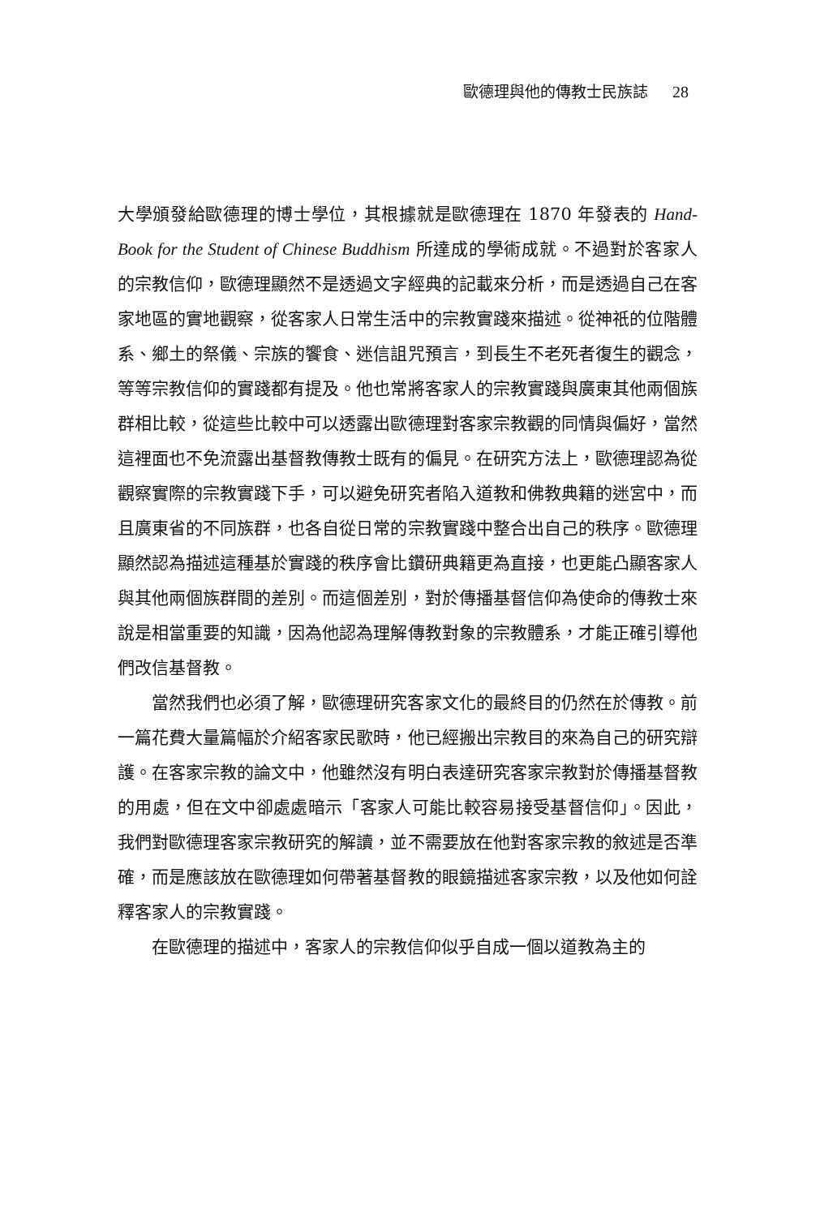歐德理與他的傳教士民族誌 28
大學頒發給歐德理的博士學位，其根據就是歐德理在 1870 年發表的 Hand-Book for the Student of Chinese Buddhism 所達成的學術成就。不過對於客家人的宗教信仰，歐德理顯然不是透過文字經典的記載來分析，而是透過自己在客家地區的實地觀察，從客家人日常生活中的宗教實踐來描述。從神祇的位階體系、鄉土的祭儀、宗族的饗食、迷信詛咒預言，到長生不老死者復生的觀念，等等宗教信仰的實踐都有提及。他也常將客家人的宗教實踐與廣東其他兩個族群相比較，從這些比較中可以透露出歐德理對客家宗教觀的同情與偏好，當然這裡面也不免流露出基督教傳教士既有的偏見。在研究方法上，歐德理認為從觀察實際的宗教實踐下手，可以避免研究者陷入道教和佛教典籍的迷宮中，而且廣東省的不同族群，也各自從日常的宗教實踐中整合出自己的秩序。歐德理顯然認為描述這種基於實踐的秩序會比鑽研典籍更為直接，也更能凸顯客家人與其他兩個族群間的差別。而這個差別，對於傳播基督信仰為使命的傳教士來說是相當重要的知識，因為他認為理解傳教對象的宗教體系，才能正確引導他們改信基督教。
當然我們也必須了解，歐德理研究客家文化的最終目的仍然在於傳教。前一篇花費大量篇幅於介紹客家民歌時，他已經搬出宗教目的來為自己的研究辯護。在客家宗教的論文中，他雖然沒有明白表達研究客家宗教對於傳播基督教的用處，但在文中卻處處暗示「客家人可能比較容易接受基督信仰」。因此，我們對歐德理客家宗教研究的解讀，並不需要放在他對客家宗教的敘述是否準確，而是應該放在歐德理如何帶著基督教的眼鏡描述客家宗教，以及他如何詮釋客家人的宗教實踐。
在歐德理的描述中，客家人的宗教信仰似乎自成一個以道教為主的